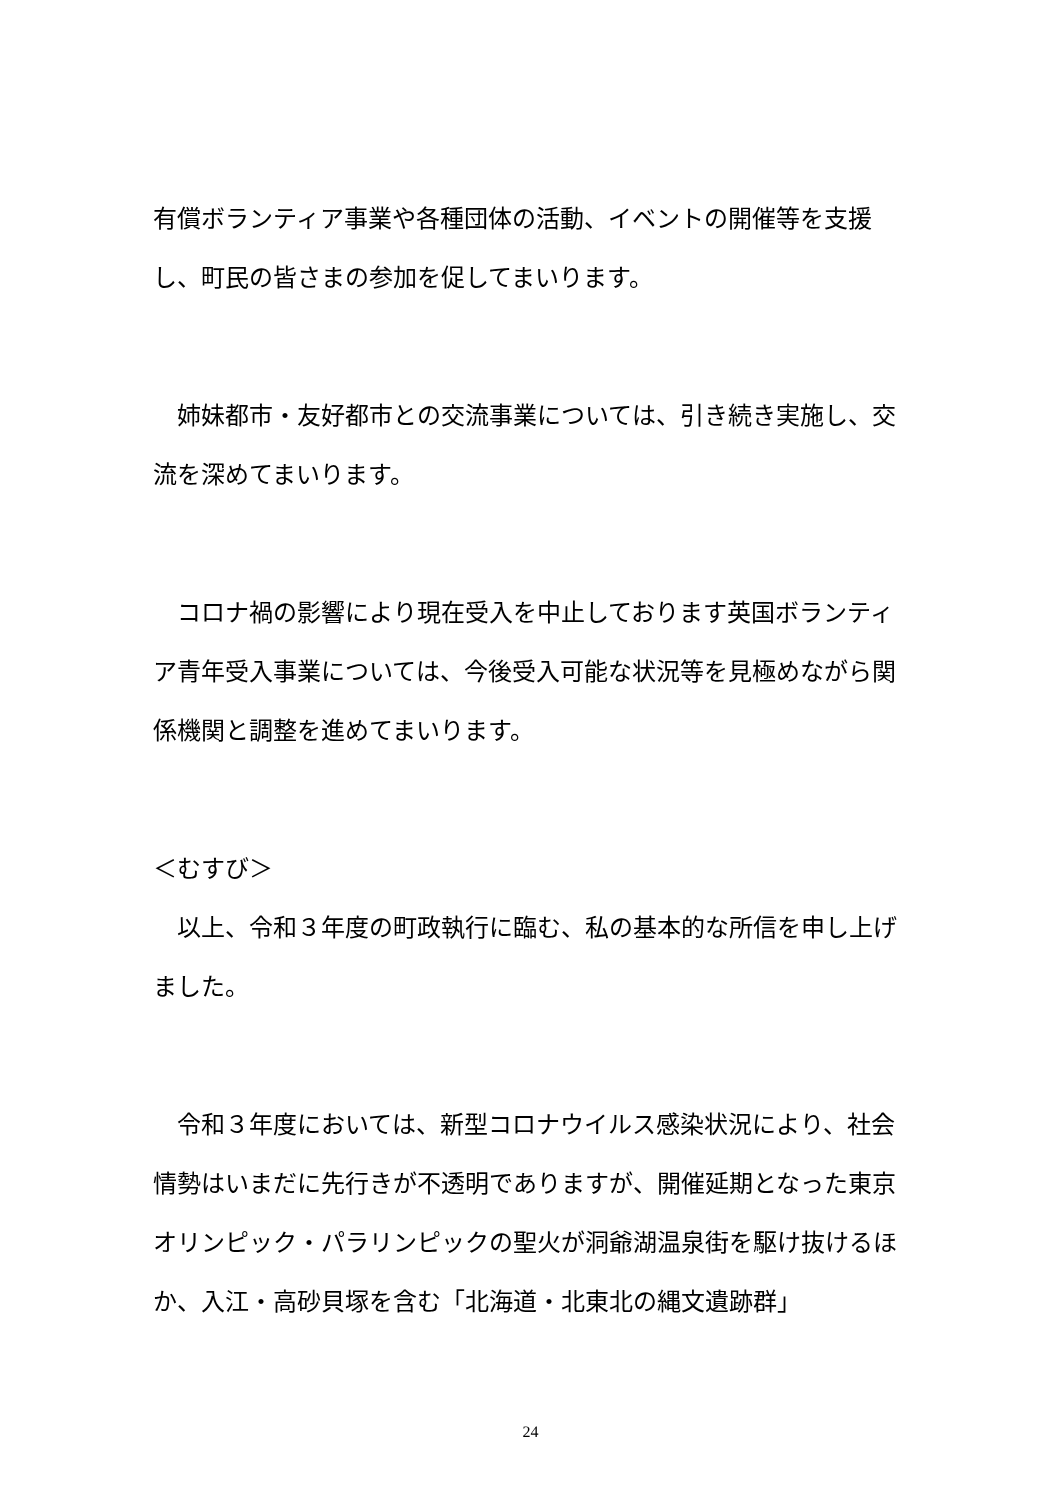有償ボランティア事業や各種団体の活動、イベントの開催等を支援し、町民の皆さまの参加を促してまいります。
　姉妹都市・友好都市との交流事業については、引き続き実施し、交流を深めてまいります。
　コロナ禍の影響により現在受入を中止しております英国ボランティア青年受入事業については、今後受入可能な状況等を見極めながら関係機関と調整を進めてまいります。
＜むすび＞
　以上、令和３年度の町政執行に臨む、私の基本的な所信を申し上げました。
　令和３年度においては、新型コロナウイルス感染状況により、社会情勢はいまだに先行きが不透明でありますが、開催延期となった東京オリンピック・パラリンピックの聖火が洞爺湖温泉街を駆け抜けるほか、入江・高砂貝塚を含む「北海道・北東北の縄文遺跡群」
24